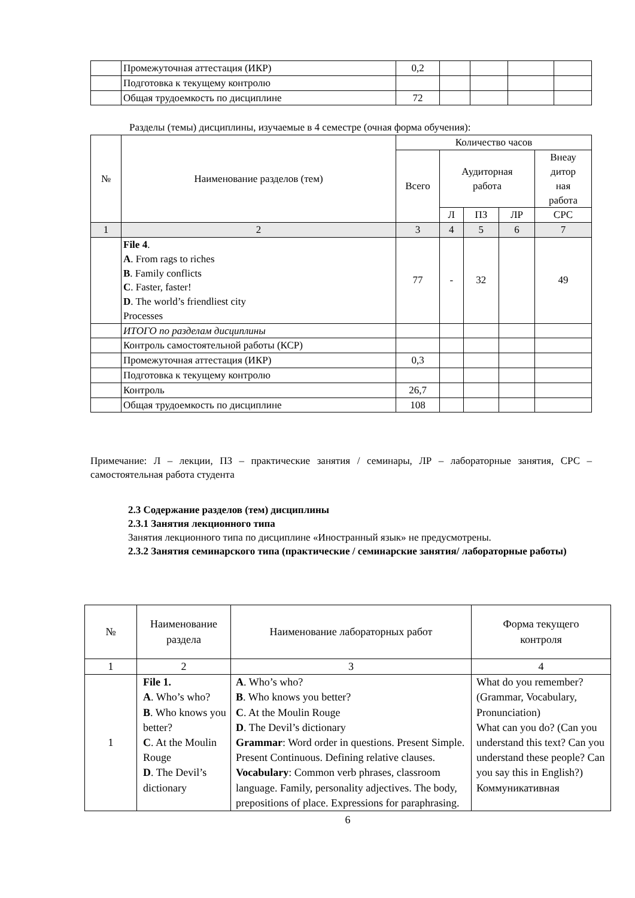| | Промежуточная аттестация (ИКР) | 0,2 | | | | |
| | Подготовка к текущему контролю | | | | | |
| | Общая трудоемкость по дисциплине | 72 | | | | |
Разделы (темы) дисциплины, изучаемые в 4 семестре (очная форма обучения):
| № | Наименование разделов (тем) | Количество часов | | | | |
| --- | --- | --- | --- | --- | --- | --- |
| | | Всего | Аудиторная работа | | | Внеау дитор ная работа |
| | | | Л | ПЗ | ЛР | СРС |
| 1 | 2 | 3 | 4 | 5 | 6 | 7 |
| | File 4 . A . From rags to riches B . Family conflicts C . Faster, faster! D . The world’s friendliest city Processes | 77 | - | 32 | | 49 |
| | ИТОГО по разделам дисциплины | | | | | |
| | Контроль самостоятельной работы (КСР) | | | | | |
| | Промежуточная аттестация (ИКР) | 0,3 | | | | |
| | Подготовка к текущему контролю | | | | | |
| | Контроль | 26,7 | | | | |
| | Общая трудоемкость по дисциплине | 108 | | | | |
Примечание: Л – лекции, ПЗ – практические занятия / семинары, ЛР – лабораторные занятия, СРС – самостоятельная работа студента
2.3 Содержание разделов (тем) дисциплины
2.3.1 Занятия лекционного типа
Занятия лекционного типа по дисциплине «Иностранный язык» не предусмотрены.
2.3.2 Занятия семинарского типа (практические / семинарские занятия/ лабораторные работы)
| № | Наименование раздела | Наименование лабораторных работ | Форма текущего контроля |
| --- | --- | --- | --- |
| 1 | 2 | 3 | 4 |
| 1 | File 1. A . Who’s who? B . Who knows you better? C . At the Moulin Rouge D . The Devil’s dictionary | A . Who’s who? B . Who knows you better? C . At the Moulin Rouge D . The Devil’s dictionary Grammar : Word order in questions. Present Simple. Present Continuous. Defining relative clauses. Vocabulary : Common verb phrases, classroom language. Family, personality adjectives. The body, prepositions of place. Expressions for paraphrasing. | What do you remember? (Grammar, Vocabulary, Pronunciation) What can you do? (Can you understand this text? Can you understand these people? Can you say this in English?) Коммуникативная |
6